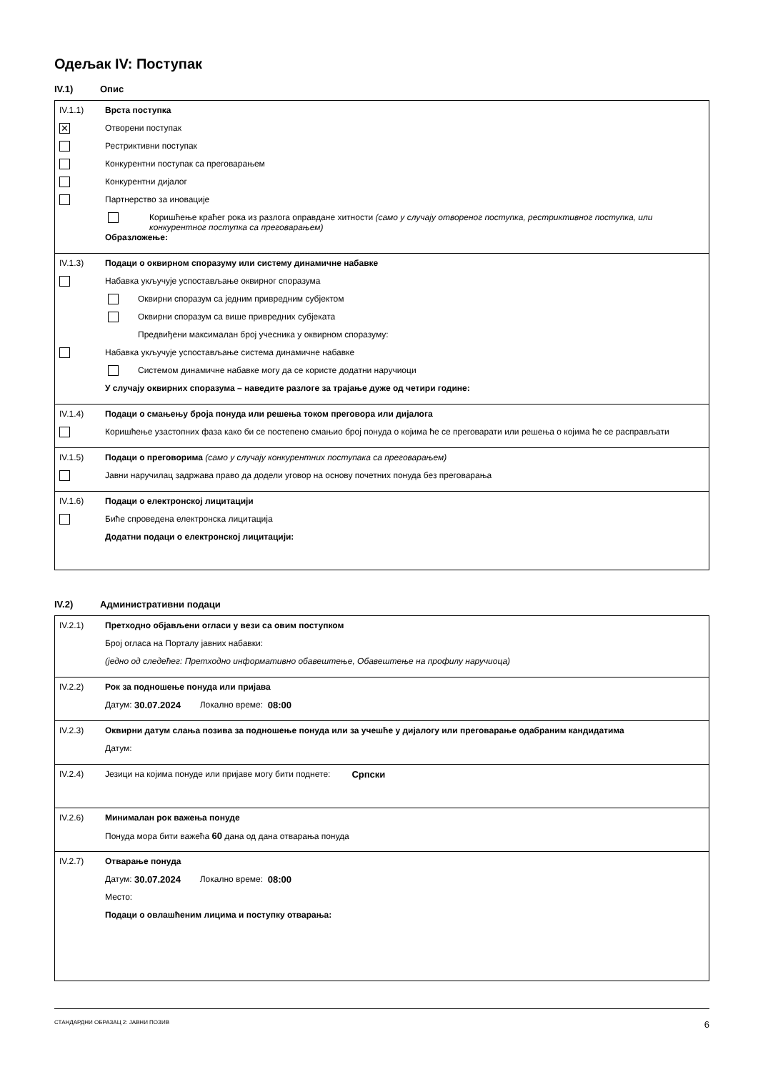Одељак IV: Поступак
IV.1) Опис
IV.1.1) Врста поступка
✕ Отворени поступак
Рестриктивни поступак
Конкурентни поступак са преговарањем
Конкурентни дијалог
Партнерство за иновације
Коришћење краћег рока из разлога оправдане хитности (само у случају отвореног поступка, рестриктивног поступка, или конкурентног поступка са преговарањем)
Образложење:
IV.1.3) Подаци о оквирном споразуму или систему динамичне набавке
Набавка укључује успостављање оквирног споразума
Оквирни споразум са једним привредним субјектом
Оквирни споразум са више привредних субјеката
Предвиђени максималан број учесника у оквирном споразуму:
Набавка укључује успостављање система динамичне набавке
Системом динамичне набавке могу да се користе додатни наручиоци
У случају оквирних споразума – наведите разлоге за трајање дуже од четири године:
IV.1.4) Подаци о смањењу броја понуда или решења током преговора или дијалога
Коришћење узастопних фаза како би се постепено смањио број понуда о којима ће се преговарати или решења о којима ће се расправљати
IV.1.5) Подаци о преговорима (само у случају конкурентних поступака са преговарањем)
Јавни наручилац задржава право да додели уговор на основу почетних понуда без преговарања
IV.1.6) Подаци о електронској лицитацији
Биће спроведена електронска лицитација
Додатни подаци о електронској лицитацији:
IV.2) Административни подаци
IV.2.1) Претходно објављени огласи у вези са овим поступком
Број огласа на Порталу јавних набавки:
(једно од следећег: Претходно информативно обавештење, Обавештење на профилу наручиоца)
IV.2.2) Рок за подношење понуда или пријава
Датум: 30.07.2024 Локално време: 08:00
IV.2.3) Оквирни датум слања позива за подношење понуда или за учешће у дијалогу или преговарање одабраним кандидатима
Датум:
IV.2.4) Језици на којима понуде или пријаве могу бити поднете: Српски
IV.2.6) Минималан рок важења понуде
Понуда мора бити важећа 60 дана од дана отварања понуда
IV.2.7) Отварање понуда
Датум: 30.07.2024 Локално време: 08:00
Место:
Подаци о овлашћеним лицима и поступку отварања:
СТАНДАРДНИ ОБРАЗАЦ 2: ЈАВНИ ПОЗИВ 6